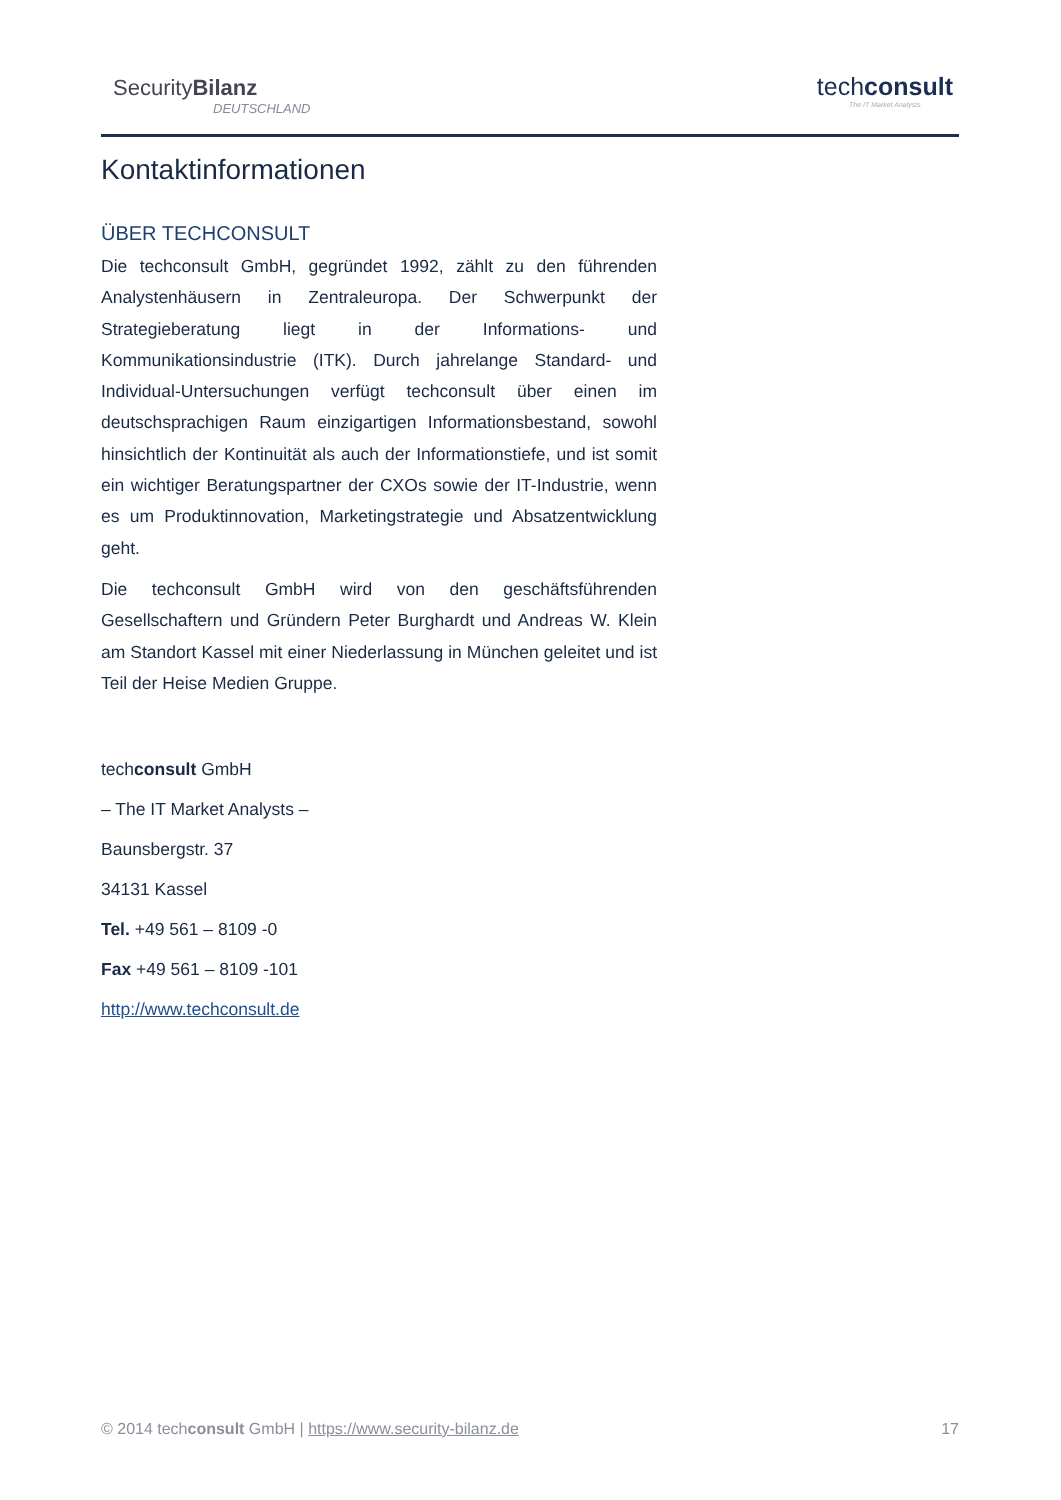SecurityBilanz
DEUTSCHLAND
techconsult
The IT Market Analysts
Kontaktinformationen
ÜBER TECHCONSULT
Die techconsult GmbH, gegründet 1992, zählt zu den führenden Analystenhäusern in Zentraleuropa. Der Schwerpunkt der Strategieberatung liegt in der Informations- und Kommunikationsindustrie (ITK). Durch jahrelange Standard- und Individual-Untersuchungen verfügt techconsult über einen im deutschsprachigen Raum einzigartigen Informationsbestand, sowohl hinsichtlich der Kontinuität als auch der Informationstiefe, und ist somit ein wichtiger Beratungspartner der CXOs sowie der IT-Industrie, wenn es um Produktinnovation, Marketingstrategie und Absatzentwicklung geht.
Die techconsult GmbH wird von den geschäftsführenden Gesellschaftern und Gründern Peter Burghardt und Andreas W. Klein am Standort Kassel mit einer Niederlassung in München geleitet und ist Teil der Heise Medien Gruppe.
techconsult GmbH
– The IT Market Analysts –
Baunsbergstr. 37
34131 Kassel
Tel. +49 561 – 8109 -0
Fax +49 561 – 8109 -101
http://www.techconsult.de
© 2014 techconsult GmbH | https://www.security-bilanz.de 17